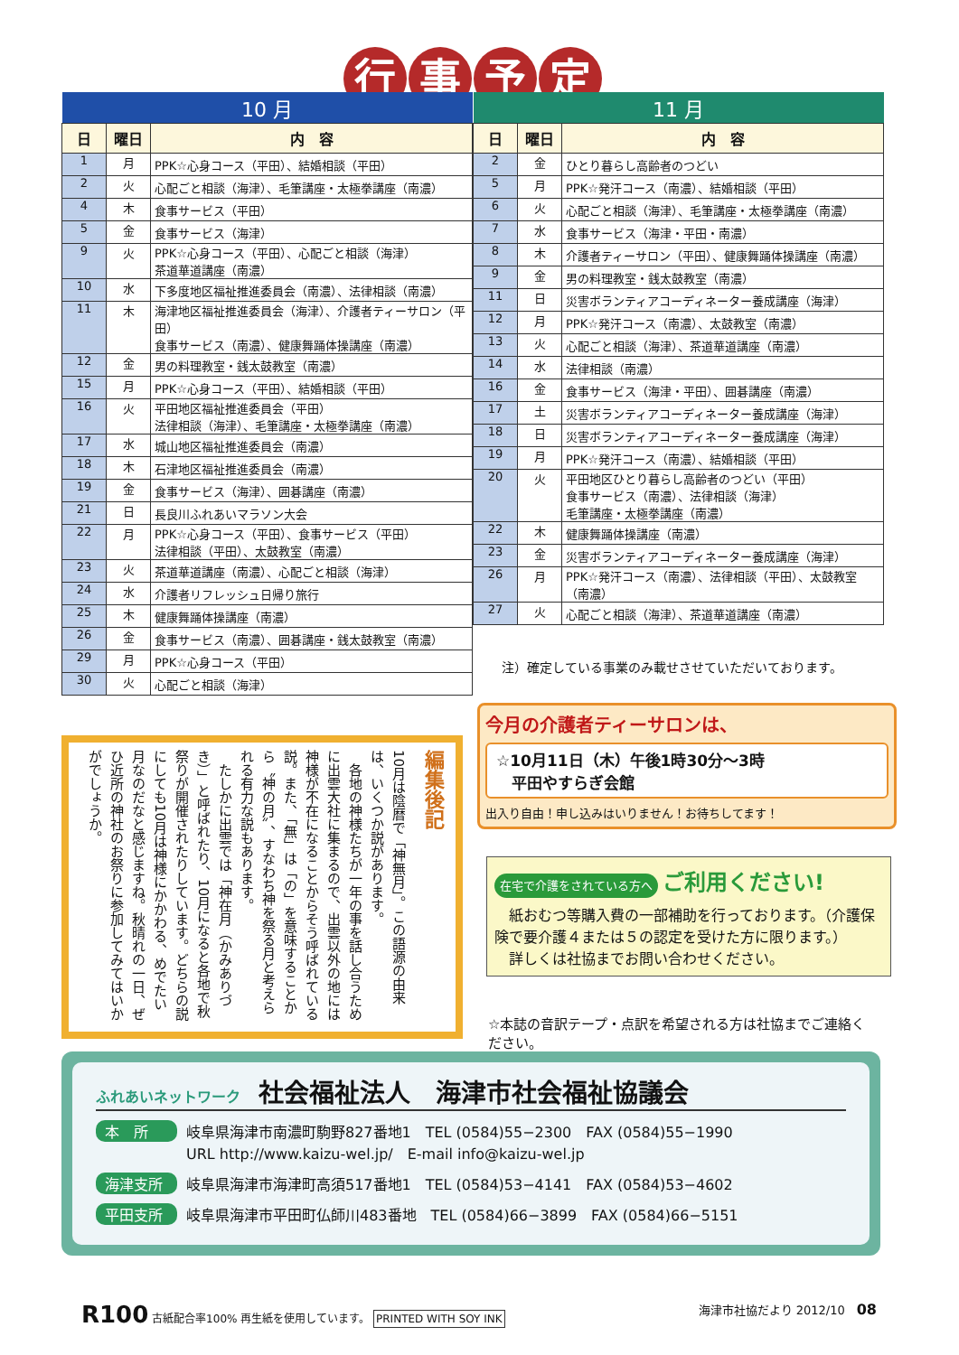行事予定
| 10 月 | | |
| 日 | 曜日 | 内 容 |
| 1 | 月 | PPK☆心身コース（平田）、結婚相談（平田） |
| 2 | 火 | 心配ごと相談（海津）、毛筆講座・太極拳講座（南濃） |
| 4 | 木 | 食事サービス（平田） |
| 5 | 金 | 食事サービス（海津） |
| 9 | 火 | PPK☆心身コース（平田）、心配ごと相談（海津） 茶道華道講座（南濃） |
| 10 | 水 | 下多度地区福祉推進委員会（南濃）、法律相談（南濃） |
| 11 | 木 | 海津地区福祉推進委員会（海津）、介護者ティーサロン（平田） 食事サービス（南濃）、健康舞踊体操講座（南濃） |
| 12 | 金 | 男の料理教室・銭太鼓教室（南濃） |
| 15 | 月 | PPK☆心身コース（平田）、結婚相談（平田） |
| 16 | 火 | 平田地区福祉推進委員会（平田） 法律相談（海津）、毛筆講座・太極拳講座（南濃） |
| 17 | 水 | 城山地区福祉推進委員会（南濃） |
| 18 | 木 | 石津地区福祉推進委員会（南濃） |
| 19 | 金 | 食事サービス（海津）、囲碁講座（南濃） |
| 21 | 日 | 長良川ふれあいマラソン大会 |
| 22 | 月 | PPK☆心身コース（平田）、食事サービス（平田） 法律相談（平田）、太鼓教室（南濃） |
| 23 | 火 | 茶道華道講座（南濃）、心配ごと相談（海津） |
| 24 | 水 | 介護者リフレッシュ日帰り旅行 |
| 25 | 木 | 健康舞踊体操講座（南濃） |
| 26 | 金 | 食事サービス（南濃）、囲碁講座・銭太鼓教室（南濃） |
| 29 | 月 | PPK☆心身コース（平田） |
| 30 | 火 | 心配ごと相談（海津） |
| 11 月 | | |
| 日 | 曜日 | 内 容 |
| 2 | 金 | ひとり暮らし高齢者のつどい |
| 5 | 月 | PPK☆発汗コース（南濃）、結婚相談（平田） |
| 6 | 火 | 心配ごと相談（海津）、毛筆講座・太極拳講座（南濃） |
| 7 | 水 | 食事サービス（海津・平田・南濃） |
| 8 | 木 | 介護者ティーサロン（平田）、健康舞踊体操講座（南濃） |
| 9 | 金 | 男の料理教室・銭太鼓教室（南濃） |
| 11 | 日 | 災害ボランティアコーディネーター養成講座（海津） |
| 12 | 月 | PPK☆発汗コース（南濃）、太鼓教室（南濃） |
| 13 | 火 | 心配ごと相談（海津）、茶道華道講座（南濃） |
| 14 | 水 | 法律相談（南濃） |
| 16 | 金 | 食事サービス（海津・平田）、囲碁講座（南濃） |
| 17 | 土 | 災害ボランティアコーディネーター養成講座（海津） |
| 18 | 日 | 災害ボランティアコーディネーター養成講座（海津） |
| 19 | 月 | PPK☆発汗コース（南濃）、結婚相談（平田） |
| 20 | 火 | 平田地区ひとり暮らし高齢者のつどい（平田） 食事サービス（南濃）、法律相談（海津） 毛筆講座・太極拳講座（南濃） |
| 22 | 木 | 健康舞踊体操講座（南濃） |
| 23 | 金 | 災害ボランティアコーディネーター養成講座（海津） |
| 26 | 月 | PPK☆発汗コース（南濃）、法律相談（平田）、太鼓教室（南濃） |
| 27 | 火 | 心配ごと相談（海津）、茶道華道講座（南濃） |
注）確定している事業のみ載せさせていただいております。
今月の介護者ティーサロンは、
☆10月11日（木）午後1時30分～3時
　平田やすらぎ会館
出入り自由！申し込みはいりません！お待ちしてます！
在宅で介護をされている方へ ご利用ください!
　紙おむつ等購入費の一部補助を行っております。（介護保険で要介護４または５の認定を受けた方に限ります。）
　詳しくは社協までお問い合わせください。
☆本誌の音訳テープ・点訳を希望される方は社協までご連絡ください。
編集後記
10月は陰暦で「神無月」。この語源の由来は、いくつか説があります。
　各地の神様たちが一年の事を話し合うために出雲大社に集まるので、出雲以外の地には神様が不在になることからそう呼ばれている説。また、「無」は「の」を意味することから〝神の月〟、すなわち神を祭る月と考えられる有力な説もあります。
　たしかに出雲では「神在月（かみありづき）」と呼ばれたり、10月になると各地で秋祭りが開催されたりしています。どちらの説にしても10月は神様にかかわる、めでたい月なのだなと感じますね。秋晴れの一日、ぜひ近所の神社のお祭りに参加してみてはいかがでしょうか。
ふれあいネットワーク 社会福祉法人　海津市社会福祉協議会
本　所 岐阜県海津市南濃町駒野827番地1　TEL (0584)55−2300　FAX (0584)55−1990
URL http://www.kaizu-wel.jp/　E-mail info@kaizu-wel.jp
海津支所 岐阜県海津市海津町高須517番地1　TEL (0584)53−4141　FAX (0584)53−4602
平田支所 岐阜県海津市平田町仏師川483番地　TEL (0584)66−3899　FAX (0584)66−5151
R100 古紙配合率100% 再生紙を使用しています。 PRINTED WITH SOY INK
海津市社協だより 2012/10　08